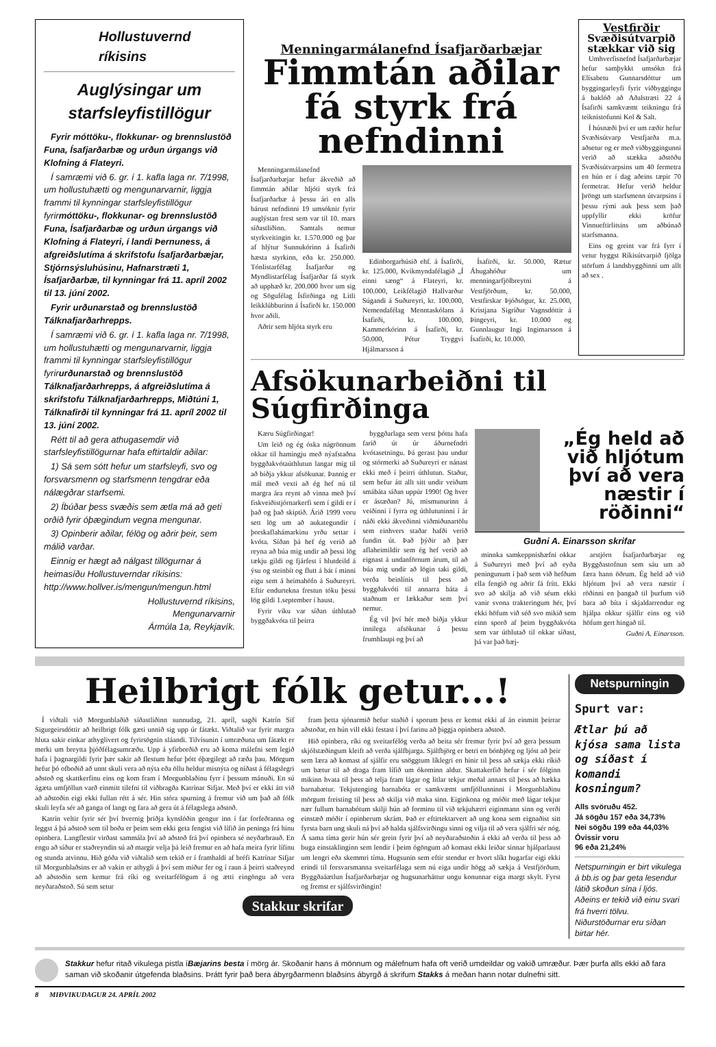Hollustuvernd ríkisins
Auglýsingar um starfsleyfistillögur
Fyrir móttöku-, flokkunar- og brennslustöð Funa, Ísafjarðarbæ og urðun úrgangs við Klofning á Flateyri.
Í samræmi við 6. gr. í 1. kafla laga nr. 7/1998, um hollustuhætti og mengunarvarnir, liggja frammi til kynningar starfsleyfistillögur fyrirmóttöku-, flokkunar- og brennslustöð Funa, Ísafjarðarbæ og urðun úrgangs við Klofning á Flateyri, í landi Þernuness, á afgreiðslutíma á skrifstofu Ísafjarðarbæjar, Stjórnsýsluhúsinu, Hafnarstræti 1, Ísafjarðarbæ, til kynningar frá 11. apríl 2002 til 13. júní 2002.
Fyrir urðunarstað og brennslustöð Tálknafjarðarhrepps.
Í samræmi við 6. gr. í 1. kafla laga nr. 7/1998, um hollustuhætti og mengunarvarnir, liggja frammi til kynningar starfsleyfistillögur fyrirurðunarstað og brennslustöð Tálknafjarðarhrepps, á afgreiðslutíma á skrifstofu Tálknafjarðarhrepps, Miðtúni 1, Tálknafirði til kynningar frá 11. apríl 2002 til 13. júní 2002.
Rétt til að gera athugasemdir við starfsleyfistillögurnar hafa eftirtaldir aðilar:
1) Sá sem sótt hefur um starfsleyfi, svo og forsvarsmenn og starfsmenn tengdrar eða nálægðrar starfsemi.
2) Íbúðar þess svæðis sem ætla má að geti orðið fyrir óþægindum vegna mengunar.
3) Opinberir aðilar, félög og aðrir þeir, sem málið varðar.
Einnig er hægt að nálgast tillögurnar á heimasíðu Hollustuverndar ríkisins: http://www.hollver.is/mengun/mengun.html
Hollustuvernd ríkisins,
Mengunarvarnir
Ármúla 1a, Reykjavík.
Menningarmálanefnd Ísafjarðarbæjar
Fimmtán aðilar fá styrk frá nefndinni
Menningarmálanefnd Ísafjarðarbæjar hefur ákveðið að fimmtán aðilar hljóti styrk frá Ísafjarðarbæ á þessu ári en alls bárust nefndinni 19 umsóknir fyrir auglýstan frest sem var til 10. mars síðastliðinn. Samtals nemur styrkveitingin kr. 1.570.000 og þar af hlýtur Sunnukórinn á Ísafirði hæsta styrkinn, eða kr. 250.000. Tónlistarfélag Ísafjarðar og Myndlistarfélag Ísafjarðar fá styrk að upphæð kr. 200.000 hvor um sig og Sögufélag Ísfirðinga og Litli leikklúbburinn á Ísafirði kr. 150.000 hvor aðili.
Aðrir sem hljóta styrk eru
Edinborgarhúsið ehf. á Ísafirði, kr. 125.000, Kvikmyndafélagið „Í einni sæng“ á Flateyri, kr. 100.000, Leikfélagið Hallvarður Súgandi á Suðureyri, kr. 100.000, Nemendafélag Menntaskólans á Ísafirði, kr. 100.000, Kammerkórinn á Ísafirði, kr. 50.000, Pétur Tryggvi Hjálmarsson á
Ísafirði, kr. 50.000, Rætur Áhugahóður um menningarfjölbreytni á Vestfjörðum, kr. 50.000, Vestfirskar Þjóðsögur, kr. 25.000, Kristjana Sigríður Vagnsdóttir á Þingeyri, kr. 10.000 og Gunnlaugur Ingi Ingimarsson á Ísafirði, kr. 10.000.
Vestfirðir
Svæðisútvarpið stækkar við sig
Umhverfisnefnd Ísafjarðarbæjar hefur samþykkt umsókn frá Elísabetu Gunnarsdóttur um byggingarleyfi fyrir viðbyggingu á baklóð að Aðalstræti 22 á Ísafirði samkvæmt teikningu frá teiknistofunni Kol & Salt.
Í húsnæði því er um ræðir hefur Svæðisútvarp Vestfjarða m.a. aðsetur og er með viðbyggingunni verið að stækka aðstöðu Svæðisútvarpsins um 40 fermetra en hún er í dag aðeins tæpir 70 fermetrar. Hefur verið heldur þröngt um starfsmenn útvarpsins í þessu rými auk þess sem það uppfyllir ekki kröfur Vinnueftirlitsins um aðbúnað starfsmanna.
Eins og greint var frá fyrr í vetur hyggst Ríkisútvarpið fjölga störfum á landsbyggðinni um allt að sex .
Afsökunarbeiðni til Súgfirðinga
Kæru Súgfirðingar!
Um leið og ég óska nágrönnum okkar til hamingju með nýafstaðna byggðakvótaúthlutun langar mig til að biðja ykkur afsökunar. Þannig er mál með vexti að ég hef nú til margra ára reynt að vinna með því fiskveiðistjórnarkerfi sem í gildi er í það og það skiptið. Árið 1999 voru sett lög um að aukategundir í þorskaflahámarkinu yrðu settar í kvóta. Síðan þá hef ég verið að reyna að búa mig undir að þessi lög tækju gildi og fjárfest í hlutdeild á ýsu og steinbít og flutt á bát í minni eigu sem á heimahöfn á Suðureyri. Eftir endurtekna frestun tóku þessi lög gildi 1.september í haust.
Fyrir viku var síðan úthlutað byggðakvóta til þeirra
byggðarlaga sem verst þóttu hafa farið út úr áðurnefndri kvótasetningu. Þá gerast þau undur og stórmerki að Suðureyri er nánast ekki með í þeirri úthlutun. Staður, sem hefur átt allt sitt undir veiðum smábáta síðan uppúr 1990! Og hver er ástæðan? Jú, mismunurinn á veiðinni í fyrra og úthlutuninni í ár náði ekki ákveðinni viðmiðunartölu sem einhvers staðar hafði verið fundin út. Það þýðir að þær aflaheimildir sem ég hef verið að eignast á undanförnum árum, til að búa mig undir að lögin taki gildi, verða beinlínis til þess að byggðakvóti til annarra báta á staðnum er lækkaður sem því nemur.
Ég vil því hér með biðja ykkur innilega afsökunar á þessu frumhlaupi og því að
„Ég held að við hljótum því að vera næstir í röðinni“
Guðni A. Einarsson skrifar
minnka samkeppnishæfni okkar á Suðureyri með því að eyða peningunum í það sem við hefðum ella fengið og aðrir fá frítt. Ekki svo að skilja að við séum ekki vanir svona trakteringum hér, því ekki höfum við séð svo mikið sem einn sporð af þeim byggðakvóta sem var úthlutað til okkar síðast, þá var það bæj-
arstjórn Ísafjarðarbæjar og Byggðastofnun sem sáu um að færa hann öðrum. Ég held að við hljótum því að vera næstir í röðinni en þangað til þurfum við bara að bíta í skjaldarrendur og hjálpa okkur sjálfir eins og við höfum gert hingað til.
Guðni A. Einarsson.
Heilbrigt fólk getur...!
Í viðtali við Morgunblaðið síðastliðinn sunnudag, 21. apríl, sagði Katrín Sif Sigurgeirsdóttir að heilbrigt fólk gæti unnið sig upp úr fátækt. Viðtalið var fyrir margra hluta sakir einkar athyglivert og fyrirsögnin sláandi. Tilvísunin í umræðuna um fátækt er merki um breytta þjóðfélagsumræðu. Upp á yfirborðið eru að koma málefni sem legið hafa í þagnargildi fyrir þær sakir að flestum hefur þótt óþægilegt að ræða þau. Mörgum hefur þó ofboðið að unnt skuli vera að nýta eða öllu heldur misnýta og níðast á félagslegri aðstoð og skattkerfinu eins og kom fram í Morgunblaðinu fyrr í þessum mánuði. En sú ágæta umfjöllun varð einmitt tilefni til viðbragða Katrínar Sifjar. Með því er ekki átt við að aðstoðin eigi ekki fullan rétt á sér. Hin stóra spurning á fremur við um það að fólk skuli leyfa sér að ganga of langt og fara að gera út á félagslega aðstoð.
Katrín veltir fyrir sér því hvernig þriðja kynslóðin gengur inn í far forfeðranna og leggst á þá aðstoð sem til boða er þeim sem ekki geta fengist við lífið án peninga frá hinu opinbera. Langflestir virðast sammála því að aðstoð frá því opinbera sé neyðarbrauð. En engu að síður er staðreyndin sú að margir velja þá leið fremur en að hafa meira fyrir lífinu og stunda atvinnu. Hið góða við viðtalið sem tekið er í framhaldi af bréfi Katrínar Sifjar til Morgunblaðsins er að vakin er athygli á því sem miður fer og í raun á þeirri staðreynd að aðstoðin sem kemur frá ríki og sveitarfélögum á og ætti eingöngu að vera neyðaraðstoð. Sú sem setur
fram þetta sjónarmið hefur staðið í sporum þess er kemst ekki af án einmitt þeirrar aðstoðar, en hún vill ekki festast í því farinu að þiggja opinbera aðstoð.
Hið opinbera, ríki og sveitarfélög verða að beita sér fremur fyrir því að gera þessum skjólstæðingum kleift að verða sjálfbjarga. Sjálfbjörg er betri en bónbjörg og ljóst að þeir sem læra að komast af sjálfir eru snöggtum líklegri en hinir til þess að sækja ekki ríkið um bætur til að draga fram lífið um ókominn aldur. Skattakerfið hefur í sér fólginn mikinn hvata til þess að telja fram lágar og litlar tekjur meðal annars til þess að hækka barnabætur. Tekjutenging barnabóta er samkvæmt umfjöllunninni í Morgunblaðinu mörgum freisting til þess að skilja við maka sinn. Eiginkona og móðir með lágar tekjur nær fullum barnabótum skilji hún að forminu til við tekjuhærri eiginmann sinn og verði einstæð móðir í opinberum skrám. Það er eftirtektarvert að ung kona sem eignaðist sitt fyrsta barn ung skuli ná því að halda sjálfsvirðingu sinni og vilja til að vera sjálfri sér nóg. Á sama tíma gerir hún sér grein fyrir því að neyðaraðstoðin á ekki að verða til þess að buga einstaklinginn sem lendir í þeim ógöngum að komast ekki leiðar sinnar hjálparlaust um lengri eða skemmri tíma. Hugsunin sem eftir stendur er hvort slíkt hugarfar eigi ekki erindi til forsvarsmanna sveitarfélaga sem nú eiga undir högg að sækja á Vestfjörðum. Byggðaáætlun Ísafjarðarbæjar og hugsunarháttur ungu konunnar eiga margt skylt. Fyrst og fremst er sjálfsvirðingin!
Stakkur skrifar
Netspurningin
Spurt var:
Ætlar þú að kjósa sama lista og síðast í komandi kosningum?
Alls svöruðu 452.
Já sögðu 157 eða 34,73%
Nei sögðu 199 eða 44,03%
Óvissir voru
96 eða 21,24%
Netspurningin er birt vikulega á bb.is og þar geta lesendur látið skoðun sína í ljós. Aðeins er tekið við einu svari frá hverri tölvu. Niðurstöðurnar eru síðan birtar hér.
Stakkur hefur ritað vikulega pistla íBæjarins besta í mörg ár. Skoðanir hans á mönnum og málefnum hafa oft verið umdeildar og vakið umræður. Þær þurfa alls ekki að fara saman við skoðanir útgefenda blaðsins. Þrátt fyrir það bera ábyrgðarmenn blaðsins ábyrgð á skrifum Stakks á meðan hann notar dulnefni sitt.
8 MIÐVIKUDAGUR 24. APRÍL 2002